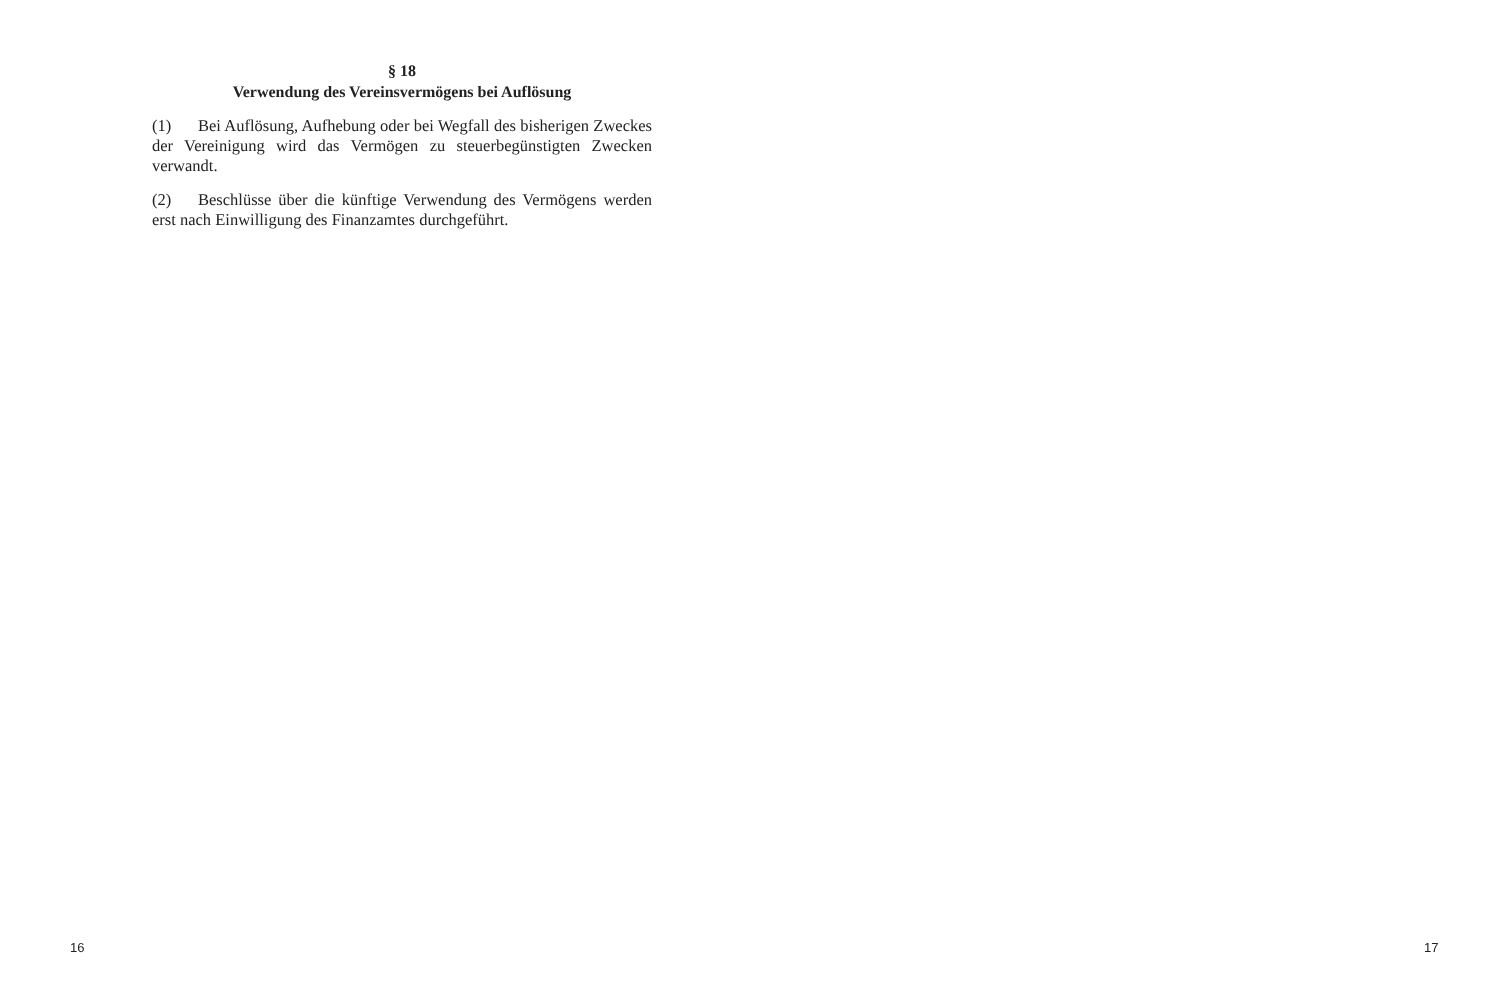§ 18
Verwendung des Vereinsvermögens bei Auflösung
(1) Bei Auflösung, Aufhebung oder bei Wegfall des bisherigen Zweckes der Vereinigung wird das Vermögen zu steuerbegün­stigten Zwecken verwandt.
(2) Beschlüsse über die künftige Verwendung des Vermögens werden erst nach Einwilligung des Finanzamtes durchgeführt.
16 17